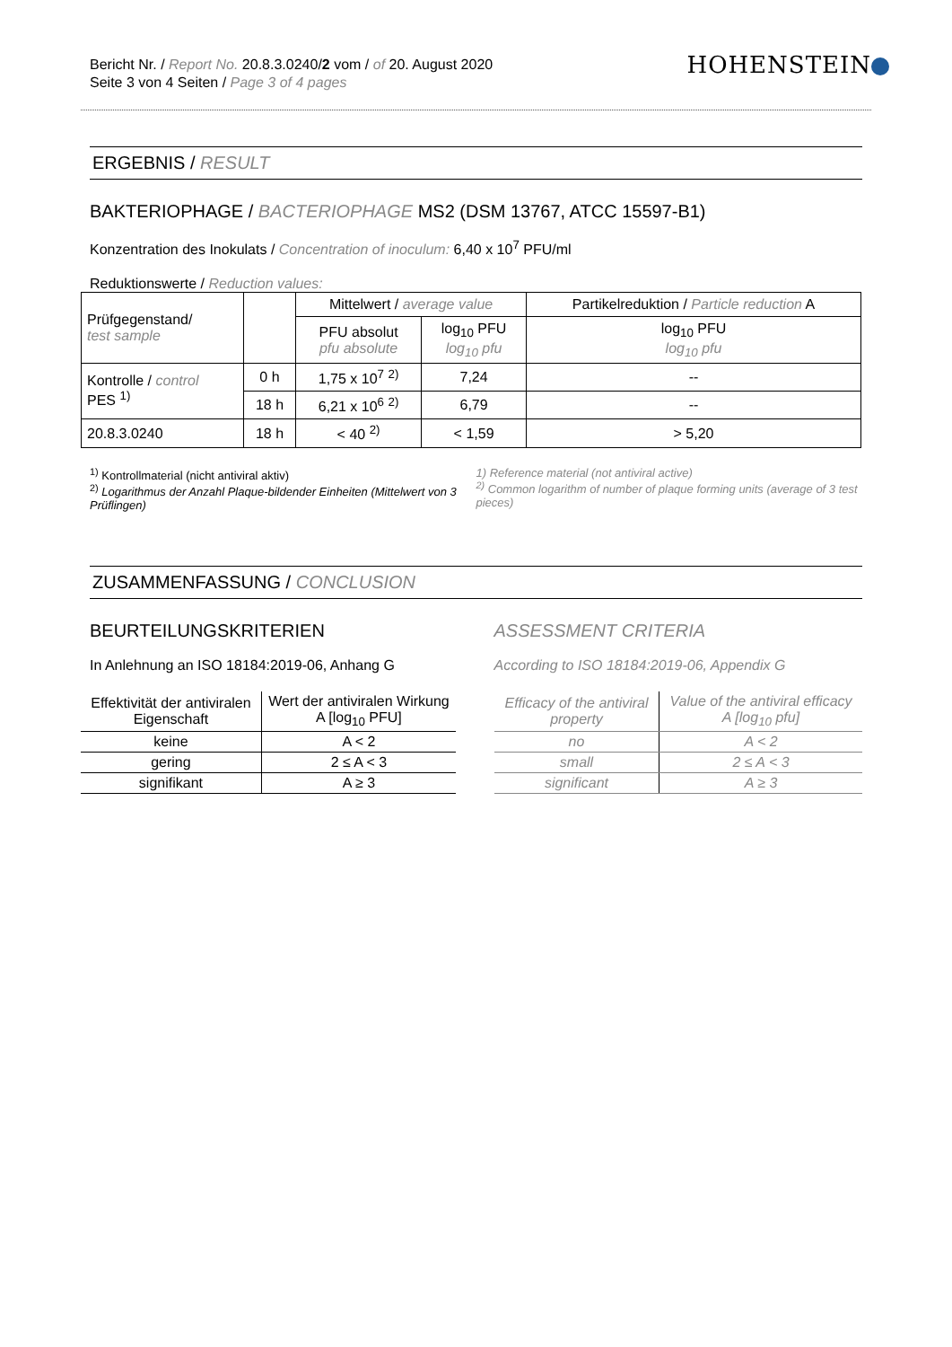Bericht Nr. / Report No. 20.8.3.0240/2 vom / of 20. August 2020
Seite 3 von 4 Seiten / Page 3 of 4 pages
HOHENSTEIN
ERGEBNIS / RESULT
BAKTERIOPHAGE / BACTERIOPHAGE MS2 (DSM 13767, ATCC 15597-B1)
Konzentration des Inokulats / Concentration of inoculum: 6,40 x 10<sup>7</sup> PFU/ml
Reduktionswerte / Reduction values:
| Prüfgegenstand/ test sample | | Mittelwert / average value | | Partikelreduktion / Particle reduction A |
| --- | --- | --- | --- | --- |
| | | PFU absolut pfu absolute | log<sub>10</sub> PFU log<sub>10</sub> pfu | log<sub>10</sub> PFU log<sub>10</sub> pfu |
| Kontrolle / control PES <sup>1)</sup> | 0 h | 1,75 x 10<sup>7</sup> <sup>2)</sup> | 7,24 | -- |
| | 18 h | 6,21 x 10<sup>6</sup> <sup>2)</sup> | 6,79 | -- |
| 20.8.3.0240 | 18 h | < 40 <sup>2)</sup> | < 1,59 | > 5,20 |
<sup>1)</sup> Kontrollmaterial (nicht antiviral aktiv)
<sup>2)</sup> Logarithmus der Anzahl Plaque-bildender Einheiten (Mittelwert von 3 Prüflingen)
1) Reference material (not antiviral active)
<sup>2)</sup> Common logarithm of number of plaque forming units (average of 3 test pieces)
ZUSAMMENFASSUNG / CONCLUSION
BEURTEILUNGSKRITERIEN
In Anlehnung an ISO 18184:2019-06, Anhang G
| Effektivität der antiviralen Eigenschaft | Wert der antiviralen Wirkung A [log<sub>10</sub> PFU] |
| --- | --- |
| keine | A < 2 |
| gering | 2 ≤ A < 3 |
| signifikant | A ≥ 3 |
ASSESSMENT CRITERIA
According to ISO 18184:2019-06, Appendix G
| Efficacy of the antiviral property | Value of the antiviral efficacy A [log<sub>10</sub> pfu] |
| --- | --- |
| no | A < 2 |
| small | 2 ≤ A < 3 |
| significant | A ≥ 3 |